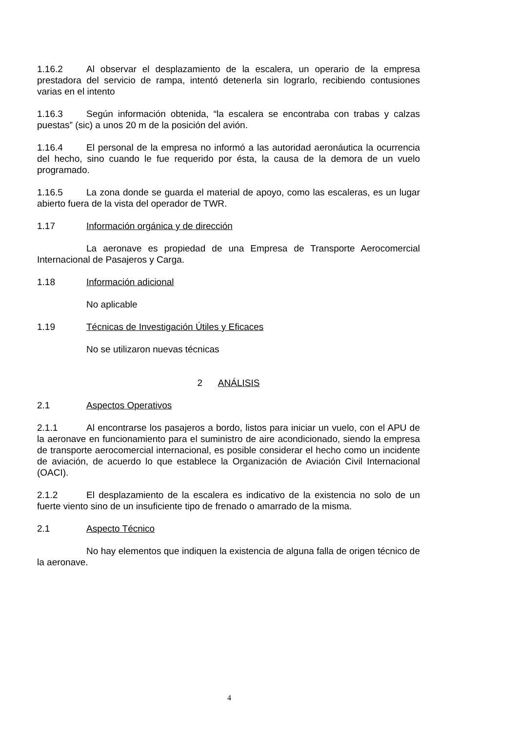1.16.2 Al observar el desplazamiento de la escalera, un operario de la empresa prestadora del servicio de rampa, intentó detenerla sin lograrlo, recibiendo contusiones varias en el intento
1.16.3 Según información obtenida, “la escalera se encontraba con trabas y calzas puestas” (sic) a unos 20 m de la posición del avión.
1.16.4 El personal de la empresa no informó a las autoridad aeronáutica la ocurrencia del hecho, sino cuando le fue requerido por ésta, la causa de la demora de un vuelo programado.
1.16.5 La zona donde se guarda el material de apoyo, como las escaleras, es un lugar abierto fuera de la vista del operador de TWR.
1.17 Información orgánica y de dirección
La aeronave es propiedad de una Empresa de Transporte Aerocomercial Internacional de Pasajeros y Carga.
1.18 Información adicional
No aplicable
1.19 Técnicas de Investigación Útiles y Eficaces
No se utilizaron nuevas técnicas
2 ANÁLISIS
2.1 Aspectos Operativos
2.1.1 Al encontrarse los pasajeros a bordo, listos para iniciar un vuelo, con el APU de la aeronave en funcionamiento para el suministro de aire acondicionado, siendo la empresa de transporte aerocomercial internacional, es posible considerar el hecho como un incidente de aviación, de acuerdo lo que establece la Organización de Aviación Civil Internacional (OACI).
2.1.2 El desplazamiento de la escalera es indicativo de la existencia no solo de un fuerte viento sino de un insuficiente tipo de frenado o amarrado de la misma.
2.1 Aspecto Técnico
No hay elementos que indiquen la existencia de alguna falla de origen técnico de la aeronave.
4